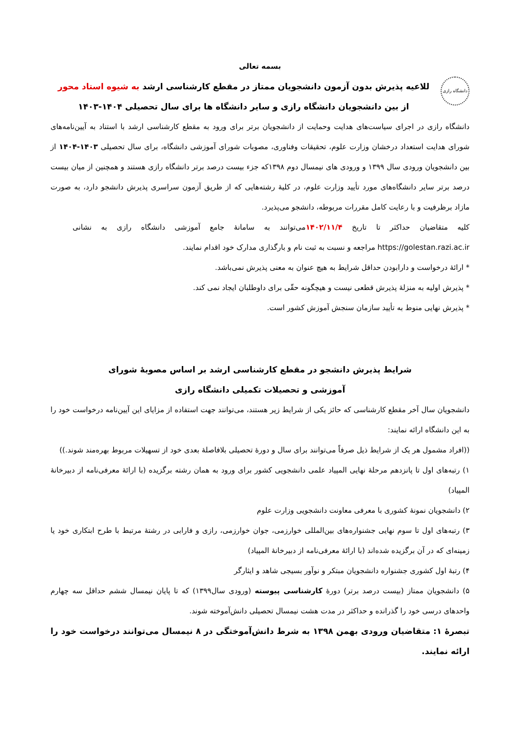بسمه تعالی
دانشگاه رازی
للاعیه پذیرش بدون آزمون دانشجویان ممتاز در مقطع کارشناسی ارشد به شیوه استاد محور
از بین دانشجویان دانشگاه رازی و سایر دانشگاه ها برای سال تحصیلی ۱۴۰۴-۱۴۰۳
دانشگاه رازی در اجرای سیاست‌های هدایت وحمایت از دانشجویان برتر برای ورود به مقطع کارشناسی ارشد با استناد به آیین‌نامه‌های شورای هدایت استعداد درخشان وزارت علوم، تحقیقات وفناوری، مصوبات شورای آموزشی دانشگاه، برای سال تحصیلی ۱۴۰۳-۱۴۰۴ از بین دانشجویان ورودی سال ۱۳۹۹ و ورودی های نیمسال دوم ۱۳۹۸که جزء بیست درصد برتر دانشگاه رازی هستند و همچنین از میان بیست درصد برتر سایر دانشگاه‌های مورد تأیید وزارت علوم، در کلیهٔ رشته‌هایی که از طریق آزمون سراسری پذیرش دانشجو دارد، به صورت مازاد برظرفیت و با رعایت کامل مقررات مربوطه، دانشجو می‌پذیرد.
کلیه متقاضیان حداکثر تا تاریخ ۱۴۰۲/۱۱/۴می‌توانند به سامانهٔ جامع آموزشی دانشگاه رازی به نشانی https://golestan.razi.ac.ir مراجعه و نسبت به ثبت نام و بارگذاری مدارک خود اقدام نمایند.
* ارائهٔ درخواست و دارابودن حداقل شرایط به هیچ عنوان به معنی پذیرش نمی‌باشد.
* پذیرش اولیه به منزلهٔ پذیرش قطعی نیست و هیچگونه حقّی برای داوطلبان ایجاد نمی کند.
* پذیرش نهایی منوط به تأیید سازمان سنجش آموزش کشور است.
شرایط پذیرش دانشجو در مقطع کارشناسی ارشد بر اساس مصوبهٔ شورای
آموزشی و تحصیلات تکمیلی دانشگاه رازی
دانشجویان سال آخر مقطع کارشناسی که حائز یکی از شرایط زیر هستند، می‌توانند جهت استفاده از مزایای این آیین‌نامه درخواست خود را به این دانشگاه ارائه نمایند:
((افراد مشمول هر یک از شرایط ذیل صرفاً می‌توانند برای سال و دورهٔ تحصیلی بلافاصلهٔ بعدی خود از تسهیلات مربوط بهره‌مند شوند.))
۱) رتبه‌های اول تا پانزدهم مرحلهٔ نهایی المپیاد علمی دانشجویی کشور برای ورود به همان رشته برگزیده (با ارائهٔ معرفی‌نامه از دبیرخانهٔ المپیاد)
۲) دانشجویان نمونهٔ کشوری با معرفی معاونت دانشجویی وزارت علوم
۳) رتبه‌های اول تا سوم نهایی جشنواره‌های بین‌المللی خوارزمی، جوان خوارزمی، رازی و فارابی در رشتهٔ مرتبط با طرح ابتکاری خود یا زمینه‌ای که در آن برگزیده شده‌اند (با ارائهٔ معرفی‌نامه از دبیرخانهٔ المپیاد)
۴) رتبهٔ اول کشوری جشنواره دانشجویان مبتکر و نوآور بسیجی شاهد و ایثارگر
۵) دانشجویان ممتاز (بیست درصد برتر) دورهٔ کارشناسی پیوسته (ورودی سال۱۳۹۹) که تا پایان نیمسال ششم حداقل سه چهارم واحدهای درسی خود را گذرانده و حداکثر در مدت هشت نیمسال تحصیلی دانش‌آموخته شوند.
تبصرهٔ ۱: متقاضیان ورودی بهمن ۱۳۹۸ به شرط دانش‌آموختگی در ۸ نیمسال می‌توانند درخواست خود را ارائه نمایند.